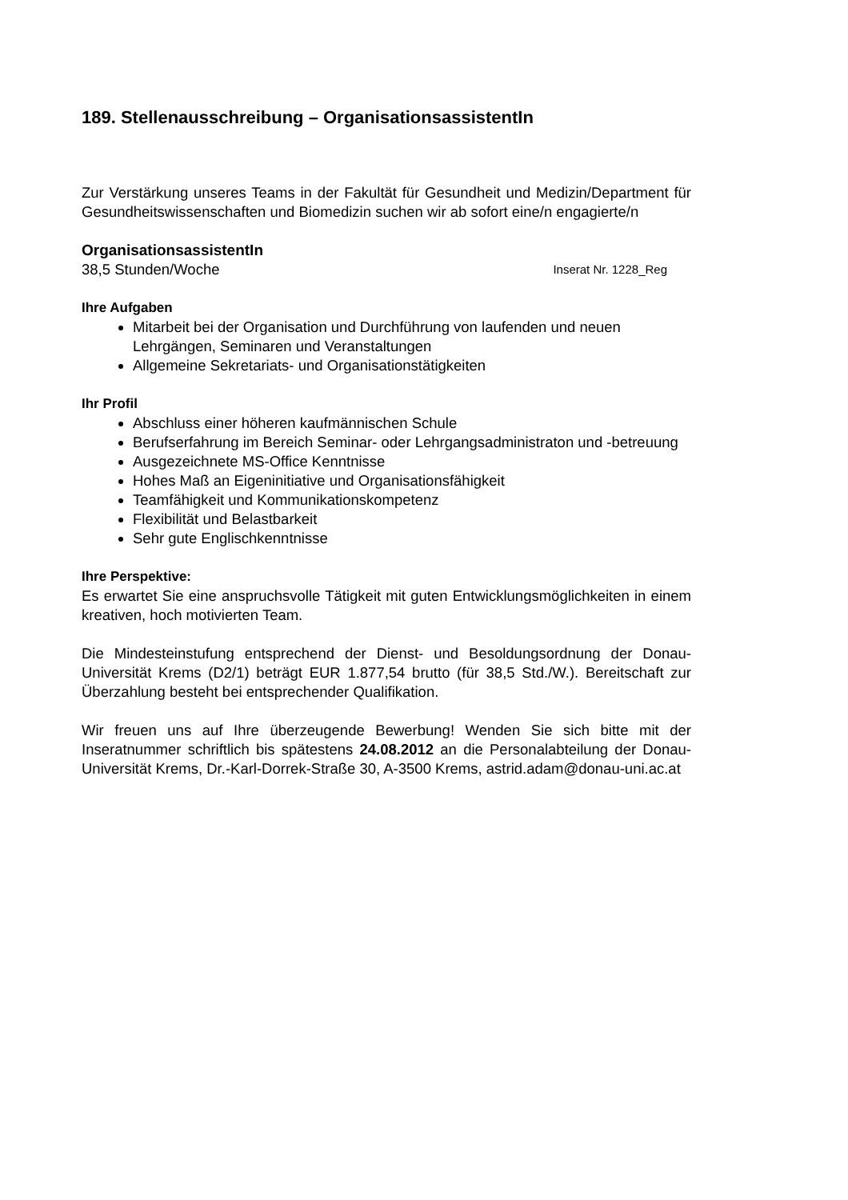189. Stellenausschreibung – OrganisationsassistentIn
Zur Verstärkung unseres Teams in der Fakultät für Gesundheit und Medizin/Department für Gesundheitswissenschaften und Biomedizin suchen wir ab sofort eine/n engagierte/n
OrganisationsassistentIn
38,5 Stunden/Woche Inserat Nr. 1228_Reg
Ihre Aufgaben
Mitarbeit bei der Organisation und Durchführung von laufenden und neuen Lehrgängen, Seminaren und Veranstaltungen
Allgemeine Sekretariats- und Organisationstätigkeiten
Ihr Profil
Abschluss einer höheren kaufmännischen Schule
Berufserfahrung im Bereich Seminar- oder Lehrgangsadministraton und -betreuung
Ausgezeichnete MS-Office Kenntnisse
Hohes Maß an Eigeninitiative und Organisationsfähigkeit
Teamfähigkeit und Kommunikationskompetenz
Flexibilität und Belastbarkeit
Sehr gute Englischkenntnisse
Ihre Perspektive:
Es erwartet Sie eine anspruchsvolle Tätigkeit mit guten Entwicklungsmöglichkeiten in einem kreativen, hoch motivierten Team.
Die Mindesteinstufung entsprechend der Dienst- und Besoldungsordnung der Donau-Universität Krems (D2/1) beträgt EUR 1.877,54 brutto (für 38,5 Std./W.). Bereitschaft zur Überzahlung besteht bei entsprechender Qualifikation.
Wir freuen uns auf Ihre überzeugende Bewerbung! Wenden Sie sich bitte mit der Inseratnummer schriftlich bis spätestens 24.08.2012 an die Personalabteilung der Donau-Universität Krems, Dr.-Karl-Dorrek-Straße 30, A-3500 Krems, astrid.adam@donau-uni.ac.at